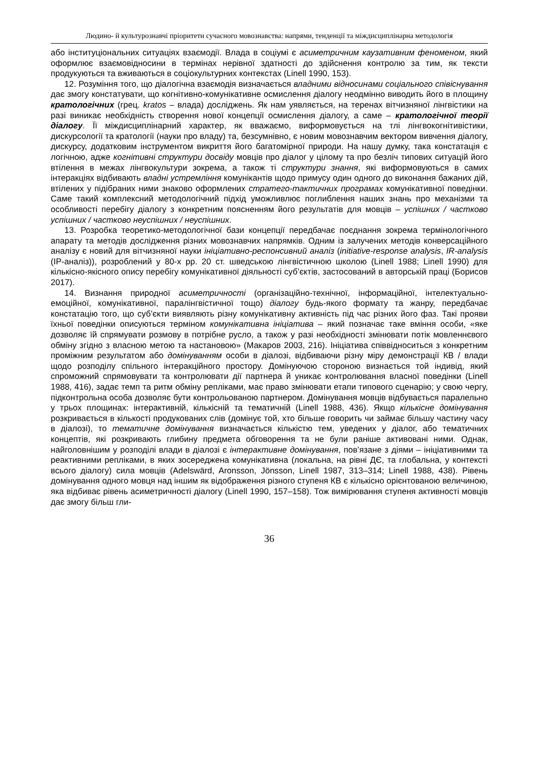Людино- й культурознавчі пріоритети сучасного мовознавства: напрями, тенденції та міждисциплінарна методологія
або інституціональних ситуаціях взаємодії. Влада в соціумі є асиметричним каузативним феноменом, який оформлює взаємовідносини в термінах нерівної здатності до здійснення контролю за тим, як тексти продукуються та вживаються в соціокультурних контекстах (Linell 1990, 153).
12. Розуміння того, що діалогічна взаємодія визначається владними відносинами соціального співіснування дає змогу констатувати, що когнітивно-комунікативне осмислення діалогу неодмінно виводить його в площину кратологічних (грец. kratos – влада) досліджень. Як нам уявляється, на теренах вітчизняної лінгвістики на разі виникає необхідність створення нової концепції осмислення діалогу, а саме – кратологічної теорії діалогу. Її міждисциплінарний характер, як вважаємо, виформовується на тлі лінгвокогнітивістики, дискурсології та кратології (науки про владу) та, безсумнівно, є новим мовознавчим вектором вивчення діалогу, дискурсу, додатковим інструментом викриття його багатомірної природи. На нашу думку, така констатація є логічною, адже когнітивні структури досвіду мовців про діалог у цілому та про безліч типових ситуацій його втілення в межах лінгвокультури зокрема, а також ті структури знання, які виформовуються в самих інтеракціях відбивають владні устремління комунікантів щодо примусу один одного до виконання бажаних дій, втілених у підібраних ними знаково оформлених стратего-тактичних програмах комунікативної поведінки. Саме такий комплексний методологічний підхід уможливлює поглиблення наших знань про механізми та особливості перебігу діалогу з конкретним поясненням його результатів для мовців – успішних / частково успішних / частково неуспішних / неуспішних.
13. Розробка теоретико-методологічної бази концепції передбачає поєднання зокрема термінологічного апарату та методів дослідження різних мовознавчих напрямків. Одним із залучених методів конверсаційного аналізу є новий для вітчизняної науки ініціативно-респонсивний аналіз (initiative-response analysis, IR-analysis (ІР-аналіз)), розроблений у 80-х рр. 20 ст. шведською лінгвістичною школою (Linell 1988; Linell 1990) для кількісно-якісного опису перебігу комунікативної діяльності суб’єктів, застосований в авторській праці (Борисов 2017).
14. Визнання природної асиметричності (організаційно-технічної, інформаційної, інтелектуально-емоційної, комунікативної, паралінгвістичної тощо) діалогу будь-якого формату та жанру, передбачає констатацію того, що суб’єкти виявляють різну комунікативну активність під час різних його фаз. Такі прояви їхньої поведінки описуються терміном комунікативна ініціатива – який позначає таке вміння особи, «яке дозволяє їй спрямувати розмову в потрібне русло, а також у разі необхідності змінювати потік мовленнєвого обміну згідно з власною метою та настановою» (Макаров 2003, 216). Ініціатива співвідноситься з конкретним проміжним результатом або домінуванням особи в діалозі, відбиваючи різну міру демонстрації КВ / влади щодо розподілу спільного інтеракційного простору. Домінуючою стороною визнається той індивід, який спроможний спрямовувати та контролювати дії партнера й уникає контролювання власної поведінки (Linell 1988, 416), задає темп та ритм обміну репліками, має право змінювати етапи типового сценарію; у свою чергу, підконтрольна особа дозволяє бути контрольованою партнером. Домінування мовців відбувається паралельно у трьох площинах: інтерактивній, кількісній та тематичній (Linell 1988, 436). Якщо кількісне домінування розкривається в кількості продукованих слів (домінує той, хто більше говорить чи займає більшу частину часу в діалозі), то тематичне домінування визначається кількістю тем, уведених у діалог, або тематичних концептів, які розкривають глибину предмета обговорення та не були раніше активовані ними. Однак, найголовнішим у розподілі влади в діалозі є інтерактивне домінування, пов’язане з діями – ініціативними та реактивними репліками, в яких зосереджена комунікативна (локальна, на рівні ДЄ, та глобальна, у контексті всього діалогу) сила мовців (Adelswärd, Aronsson, Jönsson, Linell 1987, 313–314; Linell 1988, 438). Рівень домінування одного мовця над іншим як відображення різного ступеня КВ є кількісно орієнтованою величиною, яка відбиває рівень асиметричності діалогу (Linell 1990, 157–158). Тож вимірювання ступеня активності мовців дає змогу більш гли-
36